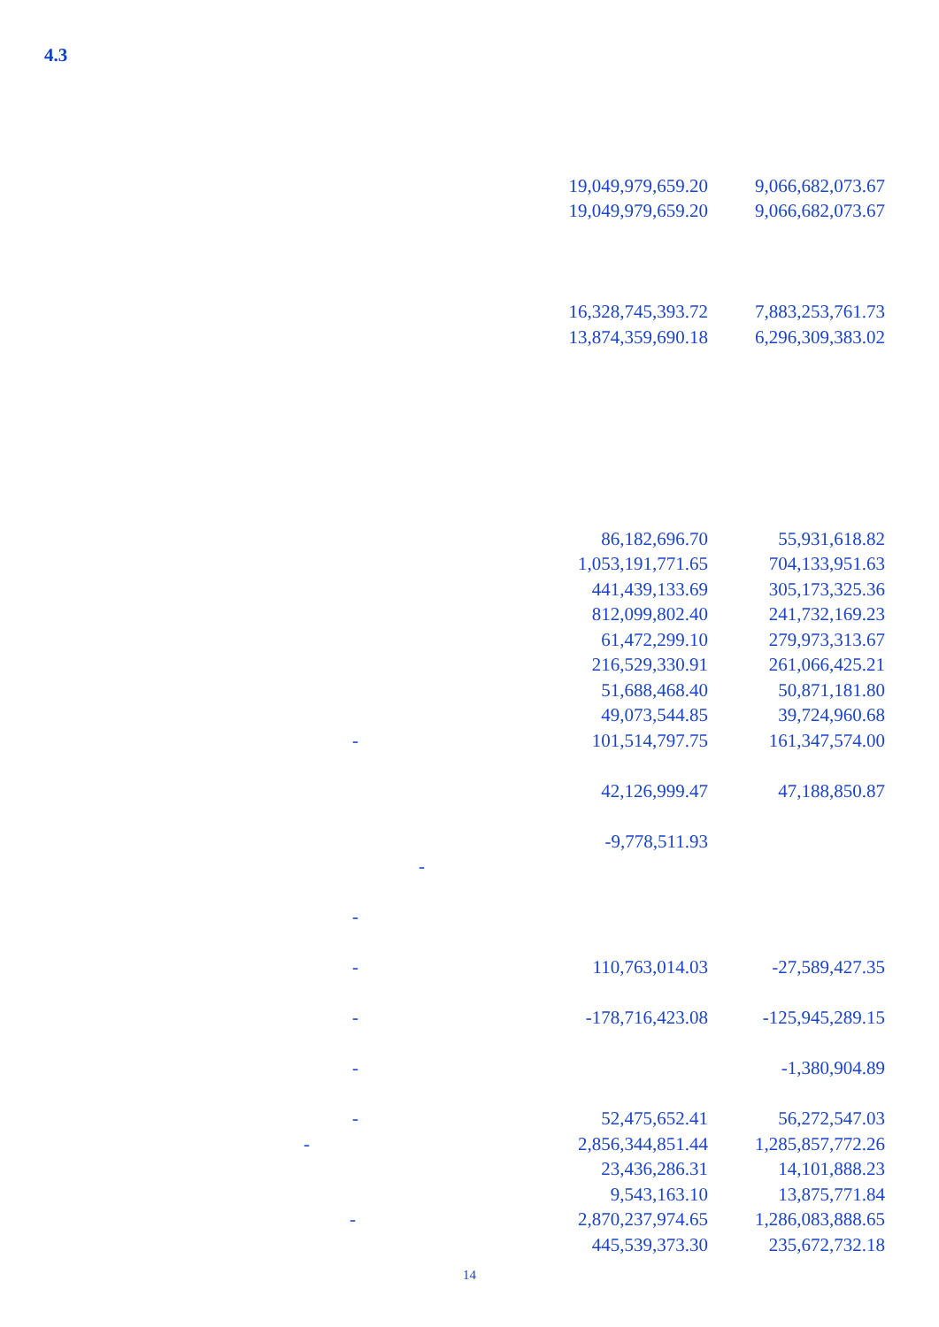4.3
| | 19,049,979,659.20 | 9,066,682,073.67 |
| | 19,049,979,659.20 | 9,066,682,073.67 |
| | 16,328,745,393.72 | 7,883,253,761.73 |
| | 13,874,359,690.18 | 6,296,309,383.02 |
| | 86,182,696.70 | 55,931,618.82 |
| | 1,053,191,771.65 | 704,133,951.63 |
| | 441,439,133.69 | 305,173,325.36 |
| | 812,099,802.40 | 241,732,169.23 |
| | 61,472,299.10 | 279,973,313.67 |
| | 216,529,330.91 | 261,066,425.21 |
| | 51,688,468.40 | 50,871,181.80 |
| | 49,073,544.85 | 39,724,960.68 |
| - | 101,514,797.75 | 161,347,574.00 |
| | 42,126,999.47 | 47,188,850.87 |
| | -9,778,511.93 | |
| - | | |
| - | | |
| - | 110,763,014.03 | -27,589,427.35 |
| - | -178,716,423.08 | -125,945,289.15 |
| - | | -1,380,904.89 |
| - | 52,475,652.41 | 56,272,547.03 |
| - | 2,856,344,851.44 | 1,285,857,772.26 |
| | 23,436,286.31 | 14,101,888.23 |
| | 9,543,163.10 | 13,875,771.84 |
| - | 2,870,237,974.65 | 1,286,083,888.65 |
| | 445,539,373.30 | 235,672,732.18 |
14